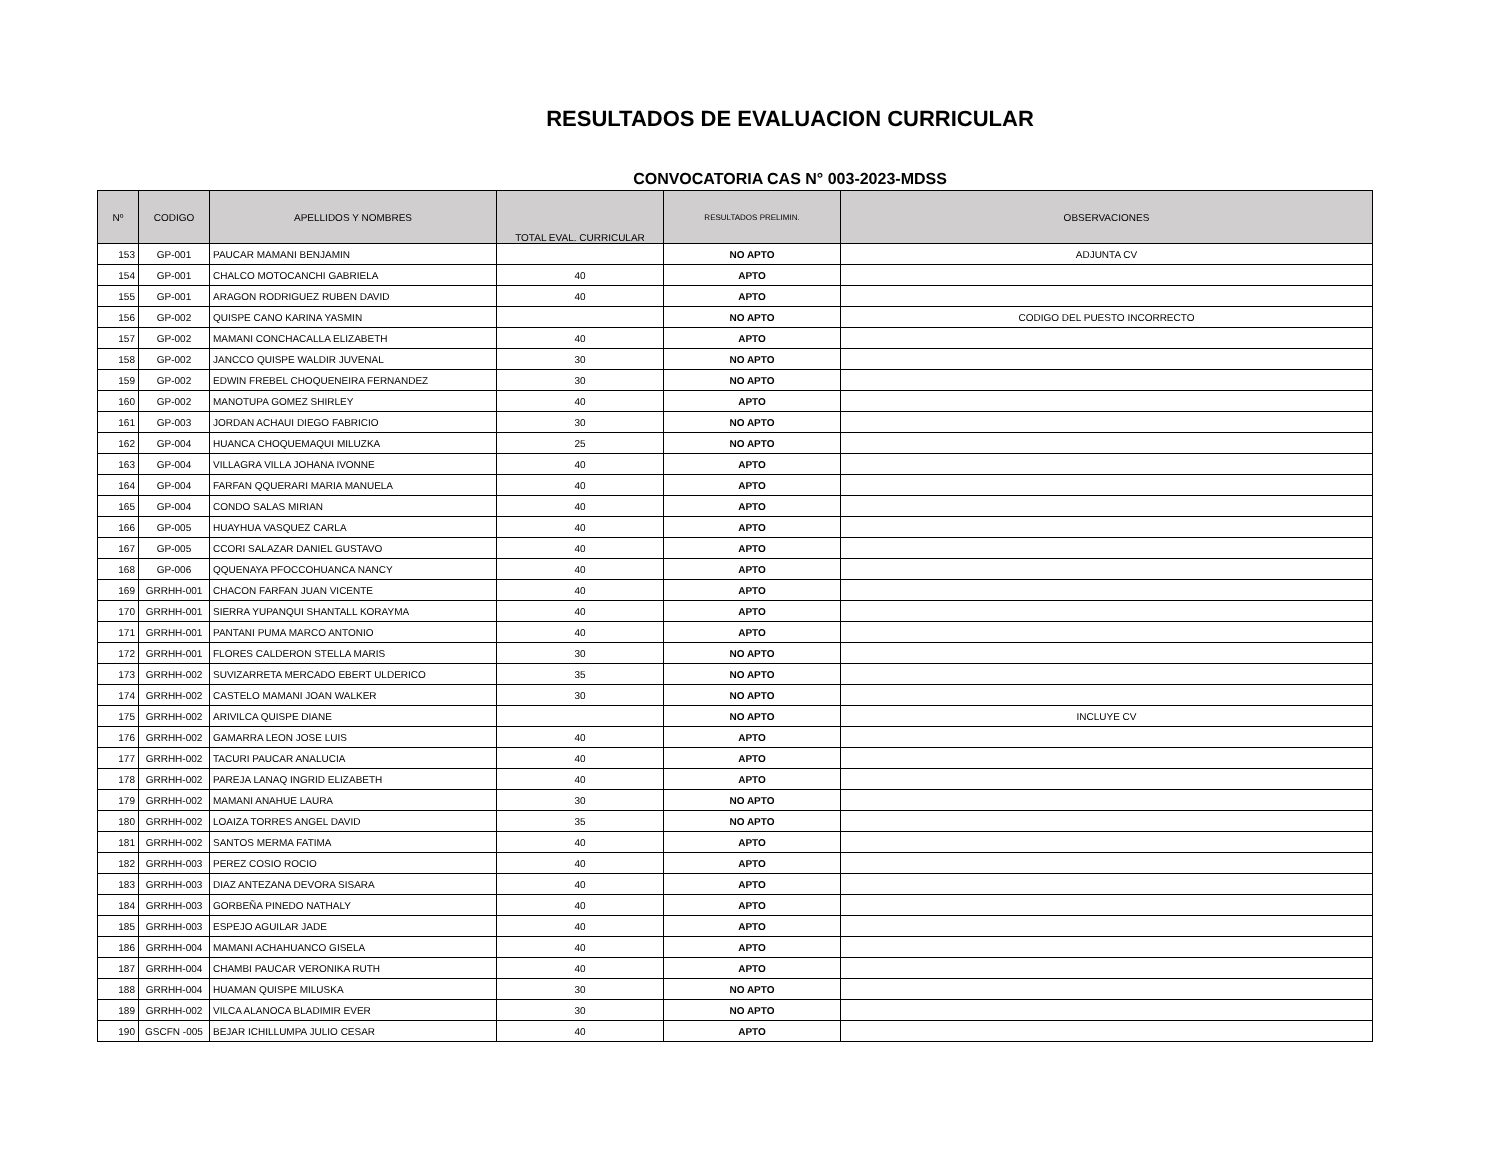RESULTADOS DE EVALUACION CURRICULAR
CONVOCATORIA CAS N° 003-2023-MDSS
| Nº | CODIGO | APELLIDOS Y NOMBRES | TOTAL EVAL. CURRICULAR | RESULTADOS PRELIMIN. | OBSERVACIONES |
| --- | --- | --- | --- | --- | --- |
| 153 | GP-001 | PAUCAR MAMANI BENJAMIN | | NO APTO | ADJUNTA CV |
| 154 | GP-001 | CHALCO MOTOCANCHI GABRIELA | 40 | APTO | |
| 155 | GP-001 | ARAGON RODRIGUEZ RUBEN DAVID | 40 | APTO | |
| 156 | GP-002 | QUISPE CANO KARINA YASMIN | | NO APTO | CODIGO DEL PUESTO INCORRECTO |
| 157 | GP-002 | MAMANI CONCHACALLA ELIZABETH | 40 | APTO | |
| 158 | GP-002 | JANCCO QUISPE WALDIR JUVENAL | 30 | NO APTO | |
| 159 | GP-002 | EDWIN FREBEL CHOQUENEIRA FERNANDEZ | 30 | NO APTO | |
| 160 | GP-002 | MANOTUPA GOMEZ SHIRLEY | 40 | APTO | |
| 161 | GP-003 | JORDAN ACHAUI DIEGO FABRICIO | 30 | NO APTO | |
| 162 | GP-004 | HUANCA CHOQUEMAQUI MILUZKA | 25 | NO APTO | |
| 163 | GP-004 | VILLAGRA VILLA JOHANA IVONNE | 40 | APTO | |
| 164 | GP-004 | FARFAN QQUERARI MARIA MANUELA | 40 | APTO | |
| 165 | GP-004 | CONDO SALAS MIRIAN | 40 | APTO | |
| 166 | GP-005 | HUAYHUA VASQUEZ CARLA | 40 | APTO | |
| 167 | GP-005 | CCORI SALAZAR DANIEL GUSTAVO | 40 | APTO | |
| 168 | GP-006 | QQUENAYA PFOCCOHUANCA NANCY | 40 | APTO | |
| 169 | GRRHH-001 | CHACON FARFAN JUAN VICENTE | 40 | APTO | |
| 170 | GRRHH-001 | SIERRA YUPANQUI SHANTALL KORAYMA | 40 | APTO | |
| 171 | GRRHH-001 | PANTANI PUMA MARCO ANTONIO | 40 | APTO | |
| 172 | GRRHH-001 | FLORES CALDERON STELLA MARIS | 30 | NO APTO | |
| 173 | GRRHH-002 | SUVIZARRETA MERCADO EBERT ULDERICO | 35 | NO APTO | |
| 174 | GRRHH-002 | CASTELO MAMANI JOAN WALKER | 30 | NO APTO | |
| 175 | GRRHH-002 | ARIVILCA QUISPE DIANE | | NO APTO | INCLUYE CV |
| 176 | GRRHH-002 | GAMARRA LEON JOSE LUIS | 40 | APTO | |
| 177 | GRRHH-002 | TACURI PAUCAR ANALUCIA | 40 | APTO | |
| 178 | GRRHH-002 | PAREJA LANAQ INGRID ELIZABETH | 40 | APTO | |
| 179 | GRRHH-002 | MAMANI ANAHUE LAURA | 30 | NO APTO | |
| 180 | GRRHH-002 | LOAIZA TORRES ANGEL DAVID | 35 | NO APTO | |
| 181 | GRRHH-002 | SANTOS MERMA FATIMA | 40 | APTO | |
| 182 | GRRHH-003 | PEREZ COSIO ROCIO | 40 | APTO | |
| 183 | GRRHH-003 | DIAZ ANTEZANA DEVORA SISARA | 40 | APTO | |
| 184 | GRRHH-003 | GORBEÑA PINEDO NATHALY | 40 | APTO | |
| 185 | GRRHH-003 | ESPEJO AGUILAR JADE | 40 | APTO | |
| 186 | GRRHH-004 | MAMANI ACHAHUANCO GISELA | 40 | APTO | |
| 187 | GRRHH-004 | CHAMBI PAUCAR VERONIKA RUTH | 40 | APTO | |
| 188 | GRRHH-004 | HUAMAN QUISPE MILUSKA | 30 | NO APTO | |
| 189 | GRRHH-002 | VILCA ALANOCA BLADIMIR EVER | 30 | NO APTO | |
| 190 | GSCFN -005 | BEJAR ICHILLUMPA JULIO CESAR | 40 | APTO | |